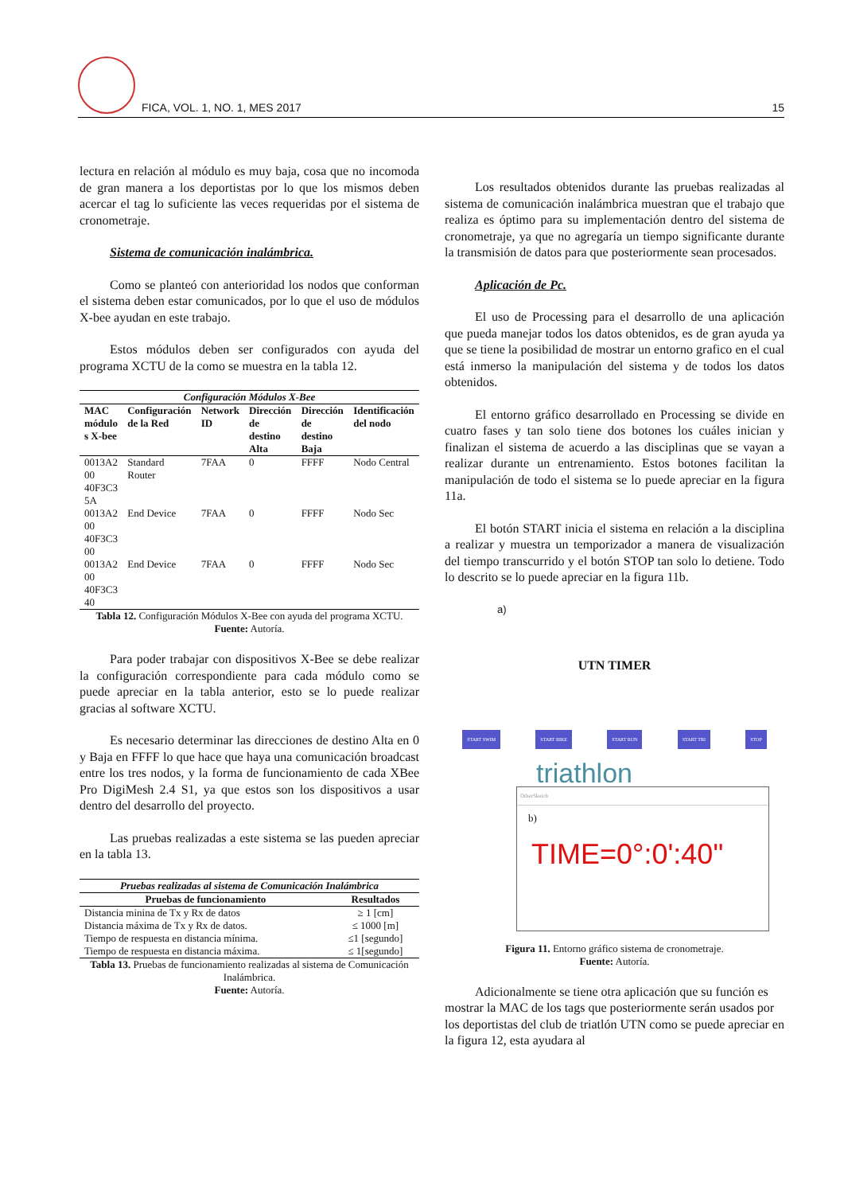FICA, VOL. 1, NO. 1, MES 2017 15
lectura en relación al módulo es muy baja, cosa que no incomoda de gran manera a los deportistas por lo que los mismos deben acercar el tag lo suficiente las veces requeridas por el sistema de cronometraje.
Sistema de comunicación inalámbrica.
Como se planteó con anterioridad los nodos que conforman el sistema deben estar comunicados, por lo que el uso de módulos X-bee ayudan en este trabajo.
Estos módulos deben ser configurados con ayuda del programa XCTU de la como se muestra en la tabla 12.
| Configuración Módulos X-Bee | | | | | |
| --- | --- | --- | --- | --- | --- |
| MAC módulo s X-bee | Configuración de la Red | Network ID | Dirección de destino Alta | Dirección de destino Baja | Identificación del nodo |
| 0013A2 00 40F3C3 5A | Standard Router | 7FAA | 0 | FFFF | Nodo Central |
| 0013A2 00 40F3C3 00 | End Device | 7FAA | 0 | FFFF | Nodo Sec |
| 0013A2 00 40F3C3 40 | End Device | 7FAA | 0 | FFFF | Nodo Sec |
Tabla 12. Configuración Módulos X-Bee con ayuda del programa XCTU.
Fuente: Autoría.
Para poder trabajar con dispositivos X-Bee se debe realizar la configuración correspondiente para cada módulo como se puede apreciar en la tabla anterior, esto se lo puede realizar gracias al software XCTU.
Es necesario determinar las direcciones de destino Alta en 0 y Baja en FFFF lo que hace que haya una comunicación broadcast entre los tres nodos, y la forma de funcionamiento de cada XBee Pro DigiMesh 2.4 S1, ya que estos son los dispositivos a usar dentro del desarrollo del proyecto.
Las pruebas realizadas a este sistema se las pueden apreciar en la tabla 13.
| Pruebas realizadas al sistema de Comunicación Inalámbrica | |
| --- | --- |
| Pruebas de funcionamiento | Resultados |
| Distancia minina de Tx y Rx de datos | ≥ 1 [cm] |
| Distancia máxima de Tx y Rx de datos. | ≤ 1000 [m] |
| Tiempo de respuesta en distancia mínima. | ≤1 [segundo] |
| Tiempo de respuesta en distancia máxima. | ≤ 1[segundo] |
Tabla 13. Pruebas de funcionamiento realizadas al sistema de Comunicación Inalámbrica.
Fuente: Autoría.
Los resultados obtenidos durante las pruebas realizadas al sistema de comunicación inalámbrica muestran que el trabajo que realiza es óptimo para su implementación dentro del sistema de cronometraje, ya que no agregaría un tiempo significante durante la transmisión de datos para que posteriormente sean procesados.
Aplicación de Pc.
El uso de Processing para el desarrollo de una aplicación que pueda manejar todos los datos obtenidos, es de gran ayuda ya que se tiene la posibilidad de mostrar un entorno grafico en el cual está inmerso la manipulación del sistema y de todos los datos obtenidos.
El entorno gráfico desarrollado en Processing se divide en cuatro fases y tan solo tiene dos botones los cuáles inician y finalizan el sistema de acuerdo a las disciplinas que se vayan a realizar durante un entrenamiento. Estos botones facilitan la manipulación de todo el sistema se lo puede apreciar en la figura 11a.
El botón START inicia el sistema en relación a la disciplina a realizar y muestra un temporizador a manera de visualización del tiempo transcurrido y el botón STOP tan solo lo detiene. Todo lo descrito se lo puede apreciar en la figura 11b.
a)
UTN TIMER
START SWIM START BIKE START RUN START TRI STOP
triathlon
OtherSketch
b)
TIME=0°:0':40"
Figura 11. Entorno gráfico sistema de cronometraje.
Fuente: Autoría.
Adicionalmente se tiene otra aplicación que su función es mostrar la MAC de los tags que posteriormente serán usados por los deportistas del club de triatlón UTN como se puede apreciar en la figura 12, esta ayudara al